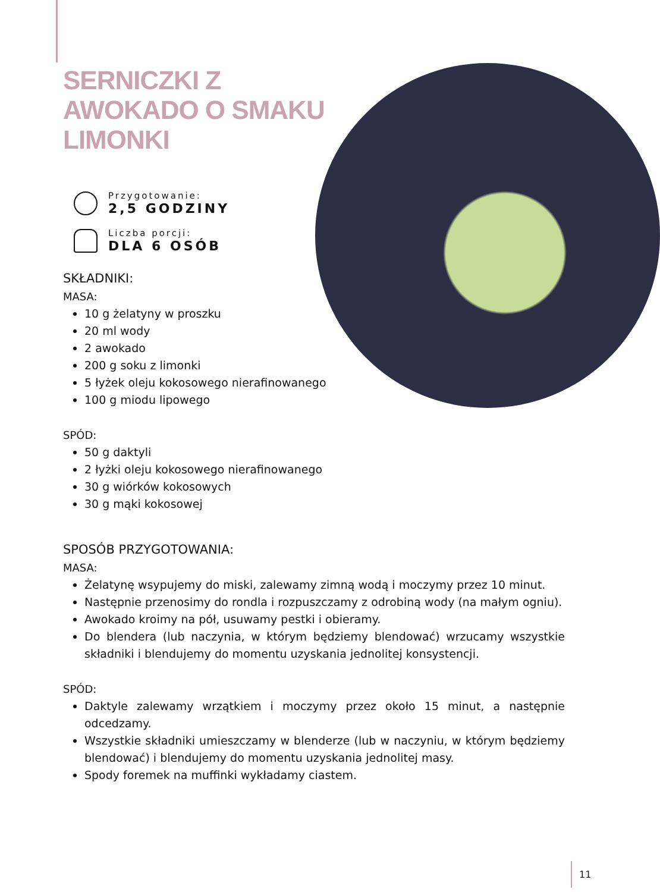SERNICZKI Z AWOKADO O SMAKU LIMONKI
Przygotowanie:
2,5 GODZINY
Liczba porcji:
DLA 6 OSÓB
SKŁADNIKI:
MASA:
10 g żelatyny w proszku
20 ml wody
2 awokado
200 g soku z limonki
5 łyżek oleju kokosowego nierafinowanego
100 g miodu lipowego
SPÓD:
50 g daktyli
2 łyżki oleju kokosowego nierafinowanego
30 g wiórków kokosowych
30 g mąki kokosowej
SPOSÓB PRZYGOTOWANIA:
MASA:
Żelatynę wsypujemy do miski, zalewamy zimną wodą i moczymy przez 10 minut.
Następnie przenosimy do rondla i rozpuszczamy z odrobiną wody (na małym ogniu).
Awokado kroimy na pół, usuwamy pestki i obieramy.
Do blendera (lub naczynia, w którym będziemy blendować) wrzucamy wszystkie składniki i blendujemy do momentu uzyskania jednolitej konsystencji.
SPÓD:
Daktyle zalewamy wrzątkiem i moczymy przez około 15 minut, a następnie odcedzamy.
Wszystkie składniki umieszczamy w blenderze (lub w naczyniu, w którym będziemy blendować) i blendujemy do momentu uzyskania jednolitej masy.
Spody foremek na muffinki wykładamy ciastem.
11